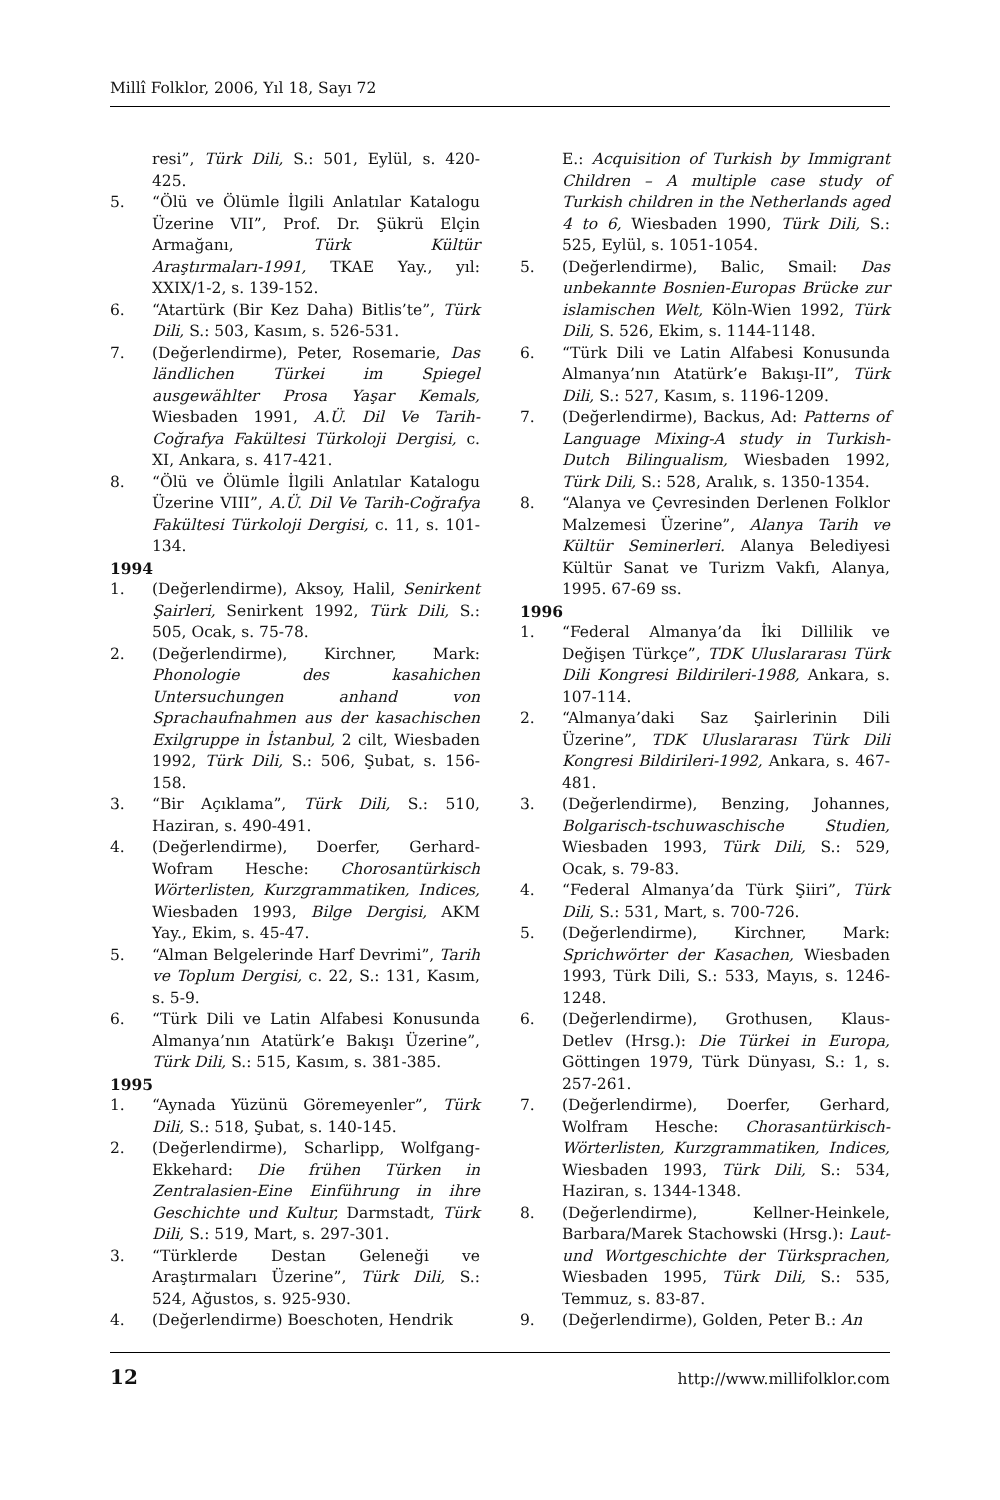Millî Folklor, 2006, Yıl 18, Sayı 72
resi”, Türk Dili, S.: 501, Eylül, s. 420-425.
5. “Ölü ve Ölümle İlgili Anlatılar Katalogu Üzerine VII”, Prof. Dr. Şükrü Elçin Armağanı, Türk Kültür Araştırmaları-1991, TKAE Yay., yıl: XXIX/1-2, s. 139-152.
6. “Atartürk (Bir Kez Daha) Bitlis’te”, Türk Dili, S.: 503, Kasım, s. 526-531.
7. (Değerlendirme), Peter, Rosemarie, Das ländlichen Türkei im Spiegel ausgewählter Prosa Yaşar Kemals, Wiesbaden 1991, A.Ü. Dil Ve Tarih-Coğrafya Fakültesi Türkoloji Dergisi, c. XI, Ankara, s. 417-421.
8. “Ölü ve Ölümle İlgili Anlatılar Katalogu Üzerine VIII”, A.Ü. Dil Ve Tarih-Coğrafya Fakültesi Türkoloji Dergisi, c. 11, s. 101-134.
1994
1. (Değerlendirme), Aksoy, Halil, Senirkent Şairleri, Senirkent 1992, Türk Dili, S.: 505, Ocak, s. 75-78.
2. (Değerlendirme), Kirchner, Mark: Phonologie des kasahichen Untersuchungen anhand von Sprachaufnahmen aus der kasachischen Exilgruppe in İstanbul, 2 cilt, Wiesbaden 1992, Türk Dili, S.: 506, Şubat, s. 156-158.
3. “Bir Açıklama”, Türk Dili, S.: 510, Haziran, s. 490-491.
4. (Değerlendirme), Doerfer, Gerhard-Wofram Hesche: Chorosantürkisch Wörterlisten, Kurzgrammatiken, Indices, Wiesbaden 1993, Bilge Dergisi, AKM Yay., Ekim, s. 45-47.
5. “Alman Belgelerinde Harf Devrimi”, Tarih ve Toplum Dergisi, c. 22, S.: 131, Kasım, s. 5-9.
6. “Türk Dili ve Latin Alfabesi Konusunda Almanya’nın Atatürk’e Bakışı Üzerine”, Türk Dili, S.: 515, Kasım, s. 381-385.
1995
1. “Aynada Yüzünü Göremeyenler”, Türk Dili, S.: 518, Şubat, s. 140-145.
2. (Değerlendirme), Scharlipp, Wolfgang-Ekkehard: Die frühen Türken in Zentralasien-Eine Einführung in ihre Geschichte und Kultur, Darmstadt, Türk Dili, S.: 519, Mart, s. 297-301.
3. “Türklerde Destan Geleneği ve Araştırmaları Üzerine”, Türk Dili, S.: 524, Ağustos, s. 925-930.
4. (Değerlendirme) Boeschoten, Hendrik
E.: Acquisition of Turkish by Immigrant Children – A multiple case study of Turkish children in the Netherlands aged 4 to 6, Wiesbaden 1990, Türk Dili, S.: 525, Eylül, s. 1051-1054.
5. (Değerlendirme), Balic, Smail: Das unbekannte Bosnien-Europas Brücke zur islamischen Welt, Köln-Wien 1992, Türk Dili, S. 526, Ekim, s. 1144-1148.
6. “Türk Dili ve Latin Alfabesi Konusunda Almanya’nın Atatürk’e Bakışı-II”, Türk Dili, S.: 527, Kasım, s. 1196-1209.
7. (Değerlendirme), Backus, Ad: Patterns of Language Mixing-A study in Turkish-Dutch Bilingualism, Wiesbaden 1992, Türk Dili, S.: 528, Aralık, s. 1350-1354.
8. “Alanya ve Çevresinden Derlenen Folklor Malzemesi Üzerine”, Alanya Tarih ve Kültür Seminerleri. Alanya Belediyesi Kültür Sanat ve Turizm Vakfı, Alanya, 1995. 67-69 ss.
1996
1. “Federal Almanya’da İki Dillilik ve Değişen Türkçe”, TDK Uluslararası Türk Dili Kongresi Bildirileri-1988, Ankara, s. 107-114.
2. “Almanya’daki Saz Şairlerinin Dili Üzerine”, TDK Uluslararası Türk Dili Kongresi Bildirileri-1992, Ankara, s. 467-481.
3. (Değerlendirme), Benzing, Johannes, Bolgarisch-tschuwaschische Studien, Wiesbaden 1993, Türk Dili, S.: 529, Ocak, s. 79-83.
4. “Federal Almanya’da Türk Şiiri”, Türk Dili, S.: 531, Mart, s. 700-726.
5. (Değerlendirme), Kirchner, Mark: Sprichwörter der Kasachen, Wiesbaden 1993, Türk Dili, S.: 533, Mayıs, s. 1246-1248.
6. (Değerlendirme), Grothusen, Klaus-Detlev (Hrsg.): Die Türkei in Europa, Göttingen 1979, Türk Dünyası, S.: 1, s. 257-261.
7. (Değerlendirme), Doerfer, Gerhard, Wolfram Hesche: Chorasantürkisch-Wörterlisten, Kurzgrammatiken, Indices, Wiesbaden 1993, Türk Dili, S.: 534, Haziran, s. 1344-1348.
8. (Değerlendirme), Kellner-Heinkele, Barbara/Marek Stachowski (Hrsg.): Laut-und Wortgeschichte der Türksprachen, Wiesbaden 1995, Türk Dili, S.: 535, Temmuz, s. 83-87.
9. (Değerlendirme), Golden, Peter B.: An
12 http://www.millifolklor.com